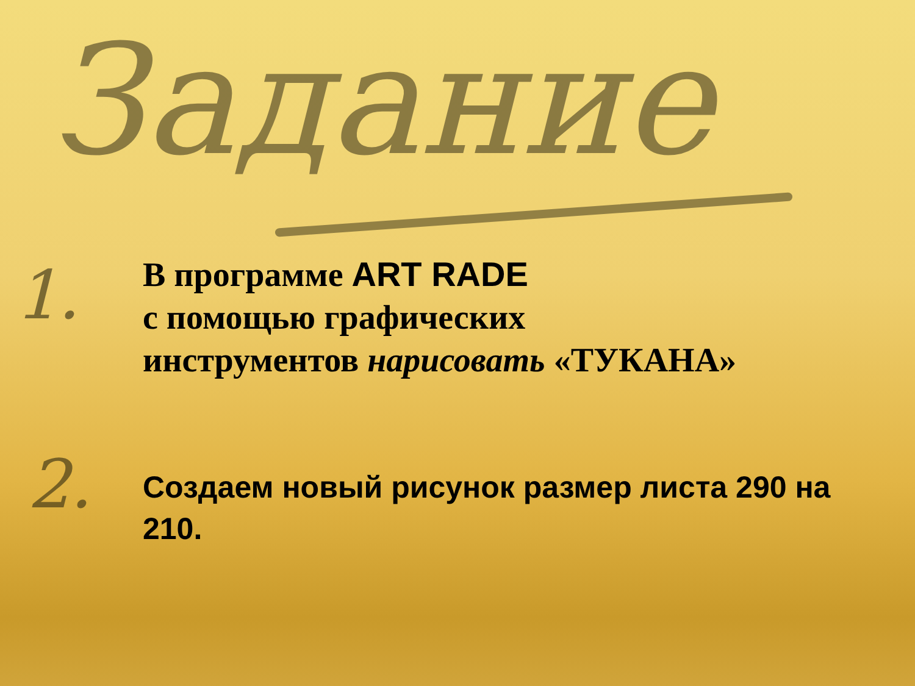Задание
1.
2.
В программе ART RADE
с помощью графических
инструментов нарисовать «ТУКАНА»
Создаем новый рисунок размер листа 290 на 210.